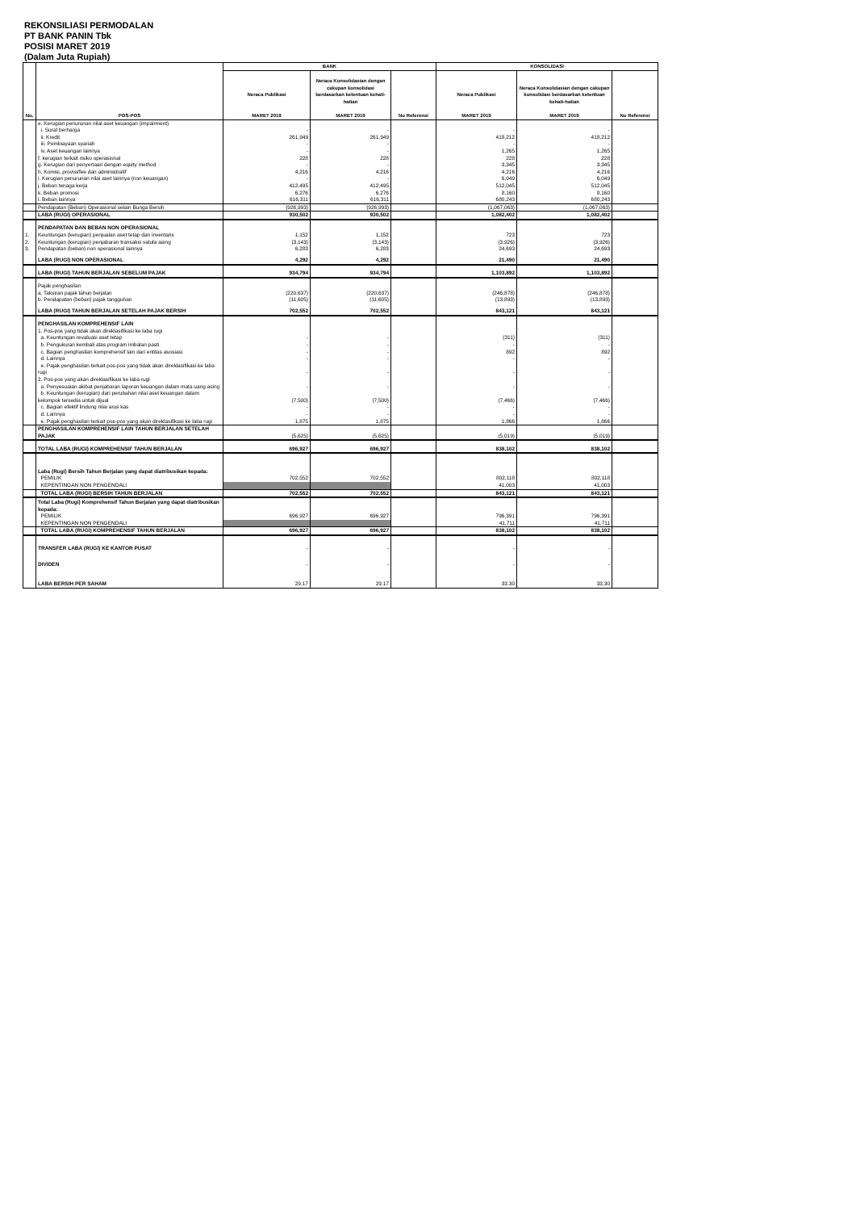REKONSILIASI PERMODALAN
PT BANK PANIN Tbk
POSISI MARET 2019
(Dalam Juta Rupiah)
| No. | POS-POS | BANK | | | KONSOLIDASI | | |
| --- | --- | --- | --- | --- | --- | --- | --- |
| | | Neraca Publikasi MARET 2019 | Neraca Konsolidasian dengan cakupan konsolidasi berdasarkan ketentuan kehati-hatian MARET 2019 | No Referensi | Neraca Publikasi MARET 2019 | Neraca Konsolidasian dengan cakupan konsolidasi berdasarkan ketentuan kehati-hatian MARET 2019 | No Referensi |
| | e. Kerugian penurunan nilai aset keuangan (impairment) | | | | | | |
| | i. Surat berharga | - | - | | - | - | |
| | ii. Kredit | 261,949 | 261,949 | | 418,212 | 418,212 | |
| | iii. Pembiayaan syariah | - | - | | - | - | |
| | iv. Aset keuangan lainnya | - | - | | 1,265 | 1,265 | |
| | f. kerugian terkait risiko operasional | 228 | 228 | | 228 | 228 | |
| | g. Kerugian dari penyertaan dengan equity method | - | - | | 3,345 | 3,345 | |
| | h. Komisi, provisi/fee dan administratif | 4,216 | 4,216 | | 4,216 | 4,216 | |
| | i. Kerugian penurunan nilai aset lainnya (non keuangan) | - | - | | 6,049 | 6,049 | |
| | j. Beban tenaga kerja | 412,495 | 412,495 | | 512,045 | 512,045 | |
| | k. Beban promosi | 6,276 | 6,276 | | 8,160 | 8,160 | |
| | l. Beban lainnya | 616,311 | 616,311 | | 680,243 | 680,243 | |
| | Pendapatan (Beban) Operasional selain Bunga Bersih | (926,993) | (926,993) | | (1,067,063) | (1,067,063) | |
| | LABA (RUGI) OPERASIONAL | 930,502 | 930,502 | | 1,082,402 | 1,082,402 | |
| | PENDAPATAN DAN BEBAN NON OPERASIONAL | | | | | | |
| 1. | Keuntungan (kerugian) penjualan aset tetap dan inventaris | 1,152 | 1,152 | | 723 | 723 | |
| 2. | Keuntungan (kerugian) penjabaran transaksi valuta asing | (3,143) | (3,143) | | (3,926) | (3,926) | |
| 3. | Pendapatan (beban) non operasional lainnya | 6,283 | 6,283 | | 24,693 | 24,693 | |
| | LABA (RUGI) NON OPERASIONAL | 4,292 | 4,292 | | 21,490 | 21,490 | |
| | LABA (RUGI) TAHUN BERJALAN SEBELUM PAJAK | 934,794 | 934,794 | | 1,103,892 | 1,103,892 | |
| | Pajak penghasilan | | | | | | |
| | a. Taksiran pajak tahun berjalan | (220,637) | (220,637) | | (246,878) | (246,878) | |
| | b. Pendapatan (beban) pajak tangguhan | (11,605) | (11,605) | | (13,893) | (13,893) | |
| | LABA (RUGI) TAHUN BERJALAN SETELAH PAJAK BERSIH | 702,552 | 702,552 | | 843,121 | 843,121 | |
| | PENGHASILAN KOMPREHENSIF LAIN | | | | | | |
| | 1. Pos-pos yang tidak akan direklasifikasi ke laba rugi | | | | | | |
| | a. Keuntungan revaluasi aset tetap | - | - | | (311) | (311) | |
| | b. Pengukuran kembali atas program imbalan pasti | - | - | | - | - | |
| | c. Bagian penghasilan komprehensif lain dari entitas asosiasi | - | - | | 892 | 892 | |
| | d. Lainnya | - | - | | - | - | |
| | e. Pajak penghasilan terkait pos-pos yang tidak akan direklasifikasi ke laba rugi | - | - | | - | - | |
| | 2. Pos-pos yang akan direklasifikasi ke laba rugi | | | | | | |
| | a. Penyesuaian akibat penjabaran laporan keuangan dalam mata uang asing | - | - | | - | - | |
| | b. Keuntungan (kerugian) dari perubahan nilai aset keuangan dalam kelompok tersedia untuk dijual | (7,500) | (7,500) | | (7,466) | (7,466) | |
| | c. Bagian efektif lindung nilai arus kas | - | - | | - | - | |
| | d. Lainnya | - | - | | - | - | |
| | e. Pajak penghasilan terkait pos-pos yang akan direklasifikasi ke laba rugi | 1,875 | 1,875 | | 1,866 | 1,866 | |
| | PENGHASILAN KOMPREHENSIF LAIN TAHUN BERJALAN SETELAH PAJAK | (5,625) | (5,625) | | (5,019) | (5,019) | |
| | TOTAL LABA (RUGI) KOMPREHENSIF TAHUN BERJALAN | 696,927 | 696,927 | | 838,102 | 838,102 | |
| | Laba (Rugi) Bersih Tahun Berjalan yang dapat diatribusikan kepada: | | | | | | |
| | PEMILIK | 702,552 | 702,552 | | 802,118 | 802,118 | |
| | KEPENTINGAN NON PENGENDALI | | | | 41,003 | 41,003 | |
| | TOTAL LABA (RUGI) BERSIH TAHUN BERJALAN | 702,552 | 702,552 | | 843,121 | 843,121 | |
| | Total Laba (Rugi) Komprehensif Tahun Berjalan yang dapat diatribusikan kepada: | | | | | | |
| | PEMILIK | 696,927 | 696,927 | | 796,391 | 796,391 | |
| | KEPENTINGAN NON PENGENDALI | | | | 41,711 | 41,711 | |
| | TOTAL LABA (RUGI) KOMPREHENSIF TAHUN BERJALAN | 696,927 | 696,927 | | 838,102 | 838,102 | |
| | TRANSFER LABA (RUGI) KE KANTOR PUSAT | - | - | | - | - | |
| | DIVIDEN | - | - | | - | - | |
| | LABA BERSIH PER SAHAM | 29.17 | 29.17 | | 33.30 | 33.30 | |